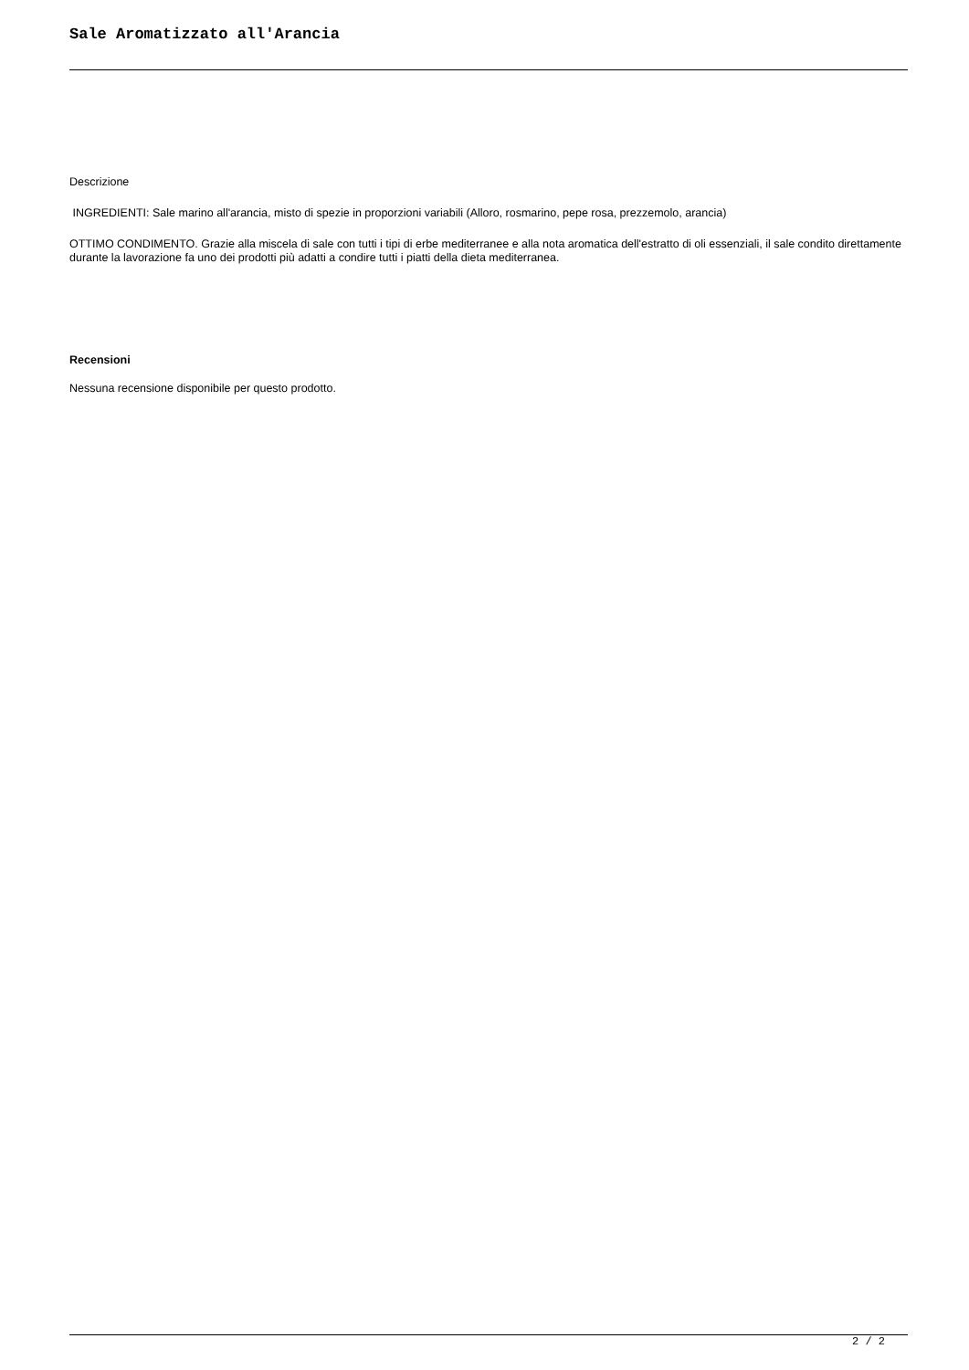Sale Aromatizzato all'Arancia
Descrizione
INGREDIENTI: Sale marino all'arancia, misto di spezie in proporzioni variabili (Alloro, rosmarino, pepe rosa, prezzemolo, arancia)
OTTIMO CONDIMENTO. Grazie alla miscela di sale con tutti i tipi di erbe mediterranee e alla nota aromatica dell'estratto di oli essenziali, il sale condito direttamente durante la lavorazione fa uno dei prodotti più adatti a condire tutti i piatti della dieta mediterranea.
Recensioni
Nessuna recensione disponibile per questo prodotto.
2 / 2